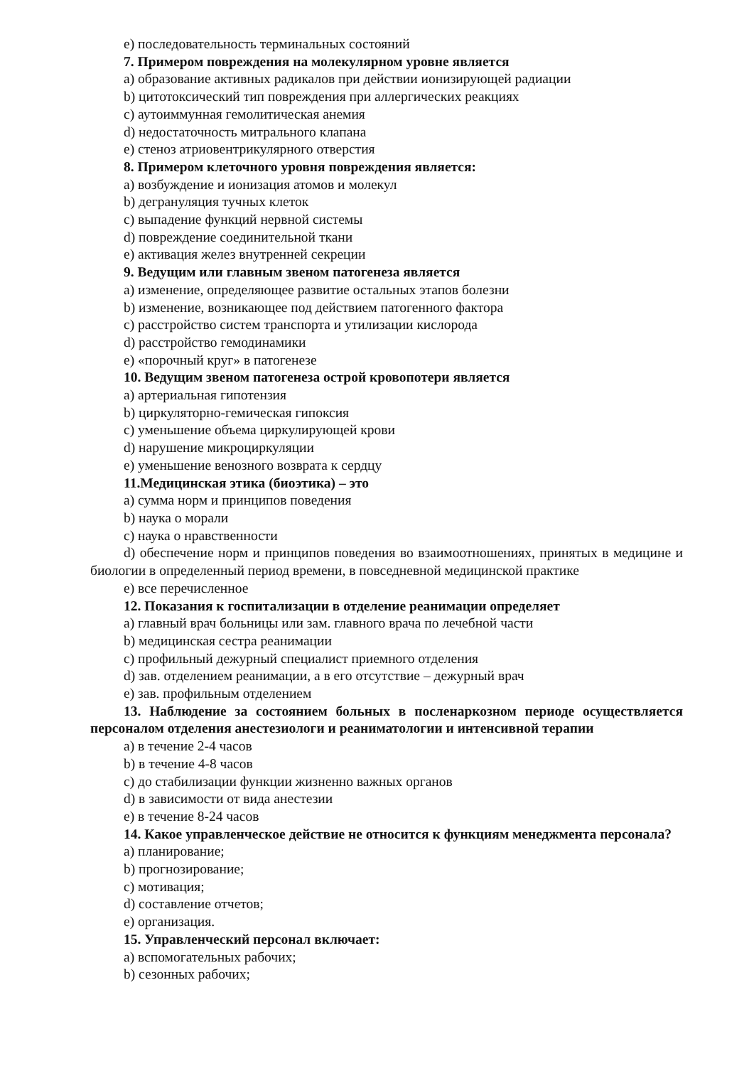e) последовательность терминальных состояний
7. Примером повреждения на молекулярном уровне является
a) образование активных радикалов при действии ионизирующей радиации
b) цитотоксический тип повреждения при аллергических реакциях
c) аутоиммунная гемолитическая анемия
d) недостаточность митрального клапана
e) стеноз атриовентрикулярного отверстия
8. Примером клеточного уровня повреждения является:
a) возбуждение и ионизация атомов и молекул
b) дегрануляция тучных клеток
c) выпадение функций нервной системы
d) повреждение соединительной ткани
e) активация желез внутренней секреции
9. Ведущим или главным звеном патогенеза является
a) изменение, определяющее развитие остальных этапов болезни
b) изменение, возникающее под действием патогенного фактора
c) расстройство систем транспорта и утилизации кислорода
d) расстройство гемодинамики
e) «порочный круг» в патогенезе
10. Ведущим звеном патогенеза острой кровопотери является
a) артериальная гипотензия
b) циркуляторно-гемическая гипоксия
c) уменьшение объема циркулирующей крови
d) нарушение микроциркуляции
e) уменьшение венозного возврата к сердцу
11.Медицинская этика (биоэтика) – это
a) сумма норм и принципов поведения
b) наука о морали
c) наука о нравственности
d) обеспечение норм и принципов поведения во взаимоотношениях, принятых в медицине и биологии в определенный период времени, в повседневной медицинской практике
e) все перечисленное
12. Показания к госпитализации в отделение реанимации определяет
a) главный врач больницы или зам. главного врача по лечебной части
b) медицинская сестра реанимации
c) профильный дежурный специалист приемного отделения
d) зав. отделением реанимации, а в его отсутствие – дежурный врач
e) зав. профильным отделением
13. Наблюдение за состоянием больных в посленаркозном периоде осуществляется персоналом отделения анестезиологи и реаниматологии и интенсивной терапии
a) в течение 2-4 часов
b) в течение 4-8 часов
c) до стабилизации функции жизненно важных органов
d) в зависимости от вида анестезии
e) в течение 8-24 часов
14. Какое управленческое действие не относится к функциям менеджмента персонала?
a) планирование;
b) прогнозирование;
c) мотивация;
d) составление отчетов;
e) организация.
15. Управленческий персонал включает:
a) вспомогательных рабочих;
b) сезонных рабочих;